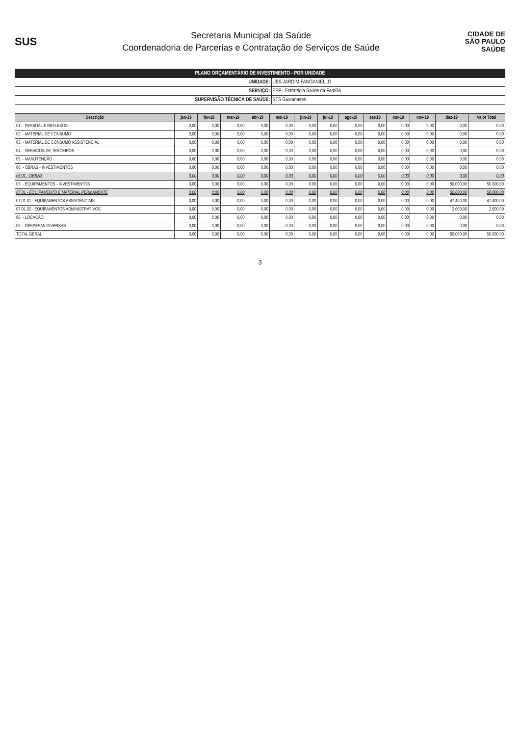SUS
Secretaria Municipal da Saúde
Coordenadoria de Parcerias e Contratação de Serviços de Saúde
CIDADE DE
SÃO PAULO
SAÚDE
| PLANO ORÇAMENTÁRIO DE INVESTIMENTO - POR UNIDADE | |
| UNIDADE: | UBS JARDIM FANGANIELLO |
| SERVIÇO: | ESF - Estratégia Saúde da Família |
| SUPERVISÃO TÉCNICA DE SAÚDE: | STS Guaianases |
| Descrição | jan-19 | fev-19 | mar-19 | abr-19 | mai-19 | jun-19 | jul-19 | ago-19 | set-19 | out-19 | nov-19 | dez-19 | Valor Total |
| --- | --- | --- | --- | --- | --- | --- | --- | --- | --- | --- | --- | --- | --- |
| 01. - PESSOAL E REFLEXOS | 0,00 | 0,00 | 0,00 | 0,00 | 0,00 | 0,00 | 0,00 | 0,00 | 0,00 | 0,00 | 0,00 | 0,00 | 0,00 |
| 02. - MATERIAL DE CONSUMO | 0,00 | 0,00 | 0,00 | 0,00 | 0,00 | 0,00 | 0,00 | 0,00 | 0,00 | 0,00 | 0,00 | 0,00 | 0,00 |
| 03. - MATERIAL DE CONSUMO ASSISTENCIAL | 0,00 | 0,00 | 0,00 | 0,00 | 0,00 | 0,00 | 0,00 | 0,00 | 0,00 | 0,00 | 0,00 | 0,00 | 0,00 |
| 04. - SERVIÇOS DE TERCEIROS | 0,00 | 0,00 | 0,00 | 0,00 | 0,00 | 0,00 | 0,00 | 0,00 | 0,00 | 0,00 | 0,00 | 0,00 | 0,00 |
| 05. - MANUTENÇÃO | 0,00 | 0,00 | 0,00 | 0,00 | 0,00 | 0,00 | 0,00 | 0,00 | 0,00 | 0,00 | 0,00 | 0,00 | 0,00 |
| 06. - OBRAS - INVESTIMENTOS | 0,00 | 0,00 | 0,00 | 0,00 | 0,00 | 0,00 | 0,00 | 0,00 | 0,00 | 0,00 | 0,00 | 0,00 | 0,00 |
| 06.01 - OBRAS | 0,00 | 0,00 | 0,00 | 0,00 | 0,00 | 0,00 | 0,00 | 0,00 | 0,00 | 0,00 | 0,00 | 0,00 | 0,00 |
| 07. - EQUIPAMENTOS - INVESTIMENTOS | 0,00 | 0,00 | 0,00 | 0,00 | 0,00 | 0,00 | 0,00 | 0,00 | 0,00 | 0,00 | 0,00 | 50.000,00 | 50.000,00 |
| 07.01 - EQUIPAMENTO E MATERIAL PERMANENTE | 0,00 | 0,00 | 0,00 | 0,00 | 0,00 | 0,00 | 0,00 | 0,00 | 0,00 | 0,00 | 0,00 | 50.000,00 | 50.000,00 |
| 07.01.01 - EQUIPAMENTOS ASSISTENCIAIS | 0,00 | 0,00 | 0,00 | 0,00 | 0,00 | 0,00 | 0,00 | 0,00 | 0,00 | 0,00 | 0,00 | 47.400,00 | 47.400,00 |
| 07.01.02 - EQUIPAMENTOS ADMINISTRATIVOS | 0,00 | 0,00 | 0,00 | 0,00 | 0,00 | 0,00 | 0,00 | 0,00 | 0,00 | 0,00 | 0,00 | 2.600,00 | 2.600,00 |
| 08. - LOCAÇÃO | 0,00 | 0,00 | 0,00 | 0,00 | 0,00 | 0,00 | 0,00 | 0,00 | 0,00 | 0,00 | 0,00 | 0,00 | 0,00 |
| 09. - DESPESAS DIVERSAS | 0,00 | 0,00 | 0,00 | 0,00 | 0,00 | 0,00 | 0,00 | 0,00 | 0,00 | 0,00 | 0,00 | 0,00 | 0,00 |
| TOTAL GERAL | 0,00 | 0,00 | 0,00 | 0,00 | 0,00 | 0,00 | 0,00 | 0,00 | 0,00 | 0,00 | 0,00 | 50.000,00 | 50.000,00 |
3